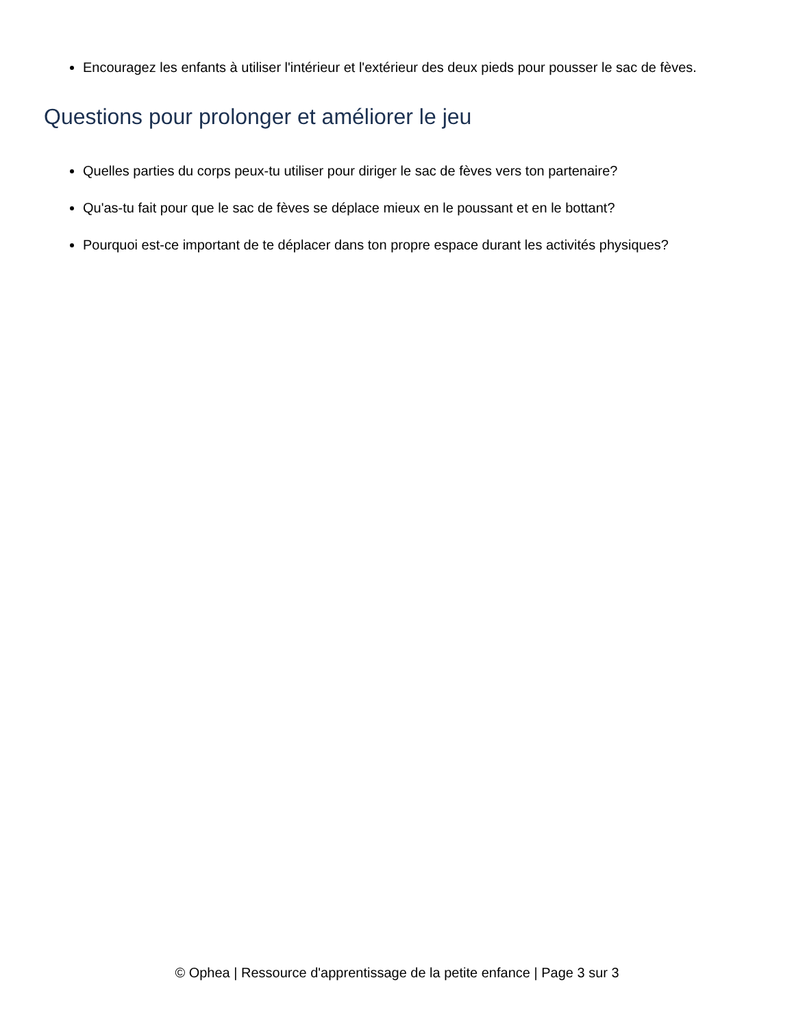Encouragez les enfants à utiliser l'intérieur et l'extérieur des deux pieds pour pousser le sac de fèves.
Questions pour prolonger et améliorer le jeu
Quelles parties du corps peux-tu utiliser pour diriger le sac de fèves vers ton partenaire?
Qu'as-tu fait pour que le sac de fèves se déplace mieux en le poussant et en le bottant?
Pourquoi est-ce important de te déplacer dans ton propre espace durant les activités physiques?
© Ophea | Ressource d'apprentissage de la petite enfance | Page 3 sur 3